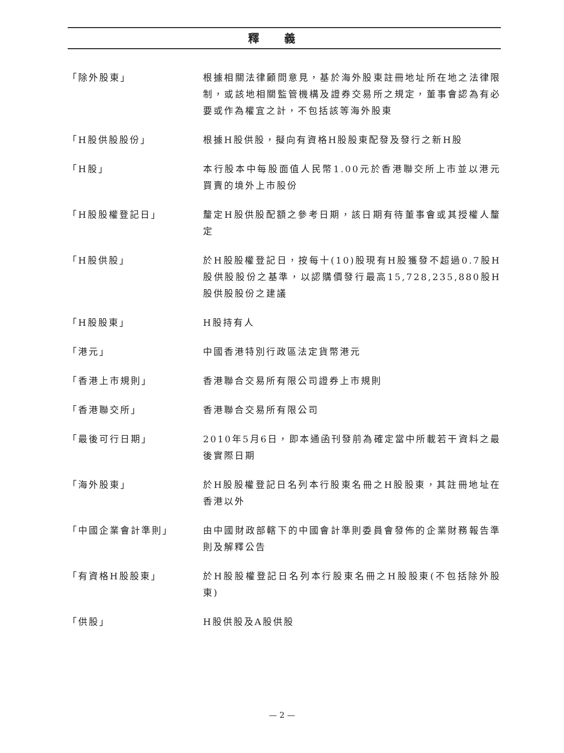釋義
「除外股東」 根據相關法律顧問意見，基於海外股東註冊地址所在地之法律限制，或該地相關監管機構及證券交易所之規定，董事會認為有必要或作為權宜之計，不包括該等海外股東
「H股供股股份」 根據H股供股，擬向有資格H股股東配發及發行之新H股
「H股」 本行股本中每股面值人民幣1.00元於香港聯交所上市並以港元買賣的境外上市股份
「H股股權登記日」 釐定H股供股配額之參考日期，該日期有待董事會或其授權人釐定
「H股供股」 於H股股權登記日，按每十(10)股現有H股獲發不超過0.7股H股供股股份之基準，以認購價發行最高15,728,235,880股H股供股股份之建議
「H股股東」 H股持有人
「港元」 中國香港特別行政區法定貨幣港元
「香港上市規則」 香港聯合交易所有限公司證券上市規則
「香港聯交所」 香港聯合交易所有限公司
「最後可行日期」 2010年5月6日，即本通函刊發前為確定當中所載若干資料之最後實際日期
「海外股東」 於H股股權登記日名列本行股東名冊之H股股東，其註冊地址在香港以外
「中國企業會計準則」 由中國財政部轄下的中國會計準則委員會發佈的企業財務報告準則及解釋公告
「有資格H股股東」 於H股股權登記日名列本行股東名冊之H股股東(不包括除外股東)
「供股」 H股供股及A股供股
— 2 —